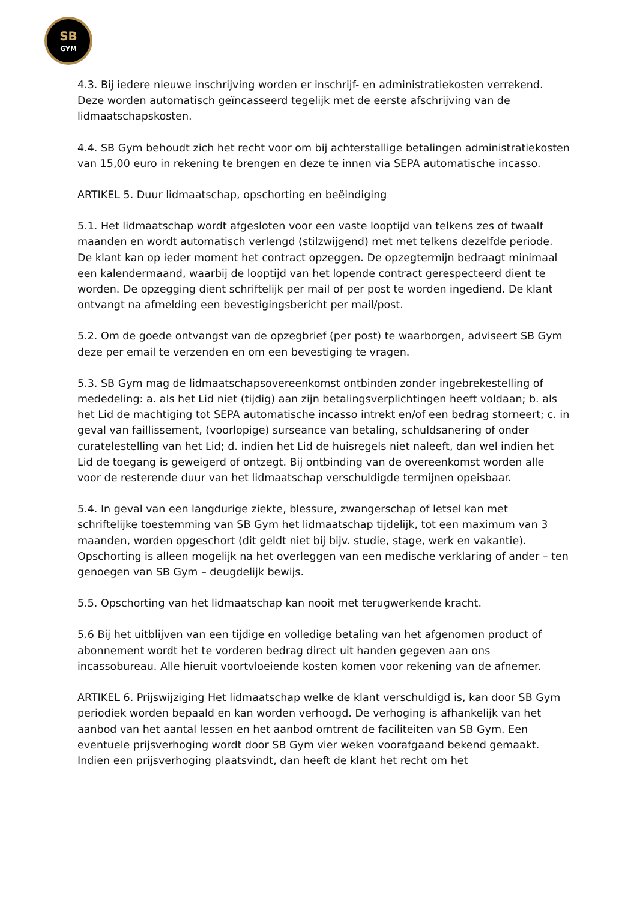SB
GYM
4.3. Bij iedere nieuwe inschrijving worden er inschrijf- en administratiekosten verrekend. Deze worden automatisch geïncasseerd tegelijk met de eerste afschrijving van de lidmaatschapskosten.
4.4. SB Gym behoudt zich het recht voor om bij achterstallige betalingen administratiekosten van 15,00 euro in rekening te brengen en deze te innen via SEPA automatische incasso.
ARTIKEL 5. Duur lidmaatschap, opschorting en beëindiging
5.1. Het lidmaatschap wordt afgesloten voor een vaste looptijd van telkens zes of twaalf maanden en wordt automatisch verlengd (stilzwijgend) met met telkens dezelfde periode. De klant kan op ieder moment het contract opzeggen. De opzegtermijn bedraagt minimaal een kalendermaand, waarbij de looptijd van het lopende contract gerespecteerd dient te worden. De opzegging dient schriftelijk per mail of per post te worden ingediend. De klant ontvangt na afmelding een bevestigingsbericht per mail/post.
5.2. Om de goede ontvangst van de opzegbrief (per post) te waarborgen, adviseert SB Gym deze per email te verzenden en om een bevestiging te vragen.
5.3. SB Gym mag de lidmaatschapsovereenkomst ontbinden zonder ingebrekestelling of mededeling: a. als het Lid niet (tijdig) aan zijn betalingsverplichtingen heeft voldaan; b. als het Lid de machtiging tot SEPA automatische incasso intrekt en/of een bedrag storneert; c. in geval van faillissement, (voorlopige) surseance van betaling, schuldsanering of onder curatelestelling van het Lid; d. indien het Lid de huisregels niet naleeft, dan wel indien het Lid de toegang is geweigerd of ontzegt. Bij ontbinding van de overeenkomst worden alle voor de resterende duur van het lidmaatschap verschuldigde termijnen opeisbaar.
5.4. In geval van een langdurige ziekte, blessure, zwangerschap of letsel kan met schriftelijke toestemming van SB Gym het lidmaatschap tijdelijk, tot een maximum van 3 maanden, worden opgeschort (dit geldt niet bij bijv. studie, stage, werk en vakantie). Opschorting is alleen mogelijk na het overleggen van een medische verklaring of ander – ten genoegen van SB Gym – deugdelijk bewijs.
5.5. Opschorting van het lidmaatschap kan nooit met terugwerkende kracht.
5.6 Bij het uitblijven van een tijdige en volledige betaling van het afgenomen product of abonnement wordt het te vorderen bedrag direct uit handen gegeven aan ons incassobureau. Alle hieruit voortvloeiende kosten komen voor rekening van de afnemer.
ARTIKEL 6. Prijswijziging Het lidmaatschap welke de klant verschuldigd is, kan door SB Gym periodiek worden bepaald en kan worden verhoogd. De verhoging is afhankelijk van het aanbod van het aantal lessen en het aanbod omtrent de faciliteiten van SB Gym. Een eventuele prijsverhoging wordt door SB Gym vier weken voorafgaand bekend gemaakt. Indien een prijsverhoging plaatsvindt, dan heeft de klant het recht om het